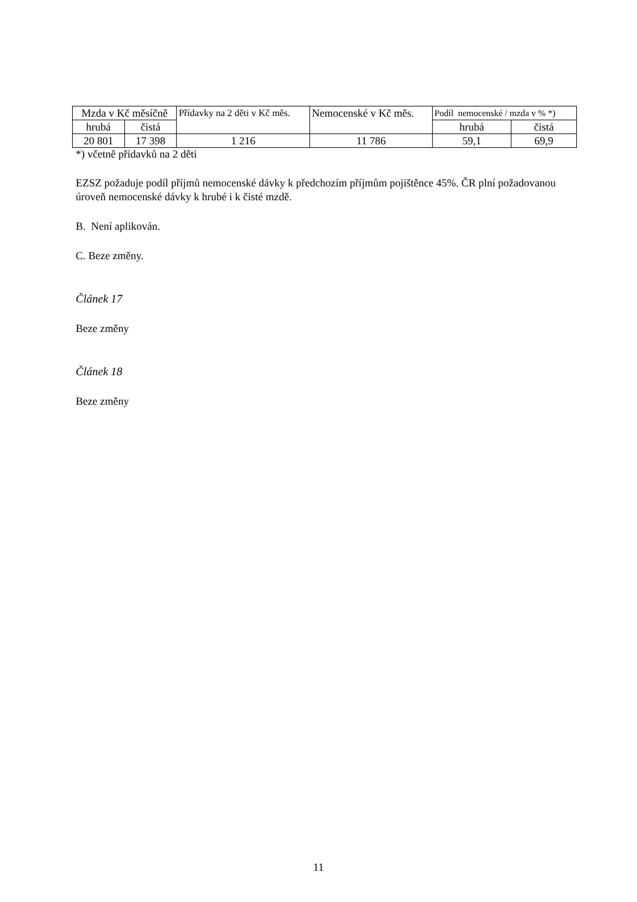| Mzda v Kč měsíčně | | Přídavky na 2 děti v Kč měs. | Nemocenské v Kč měs. | Podíl nemocenské / mzda v % *) | |
| --- | --- | --- | --- | --- | --- |
| hrubá | čistá | | | hrubá | čistá |
| 20 801 | 17 398 | 1 216 | 11 786 | 59,1 | 69,9 |
*) včetně přídavků na 2 děti
EZSZ požaduje podíl příjmů nemocenské dávky k předchozím příjmům pojištěnce 45%. ČR plní požadovanou úroveň nemocenské dávky k hrubé i k čisté mzdě.
B. Není aplikován.
C. Beze změny.
Článek 17
Beze změny
Článek 18
Beze změny
11